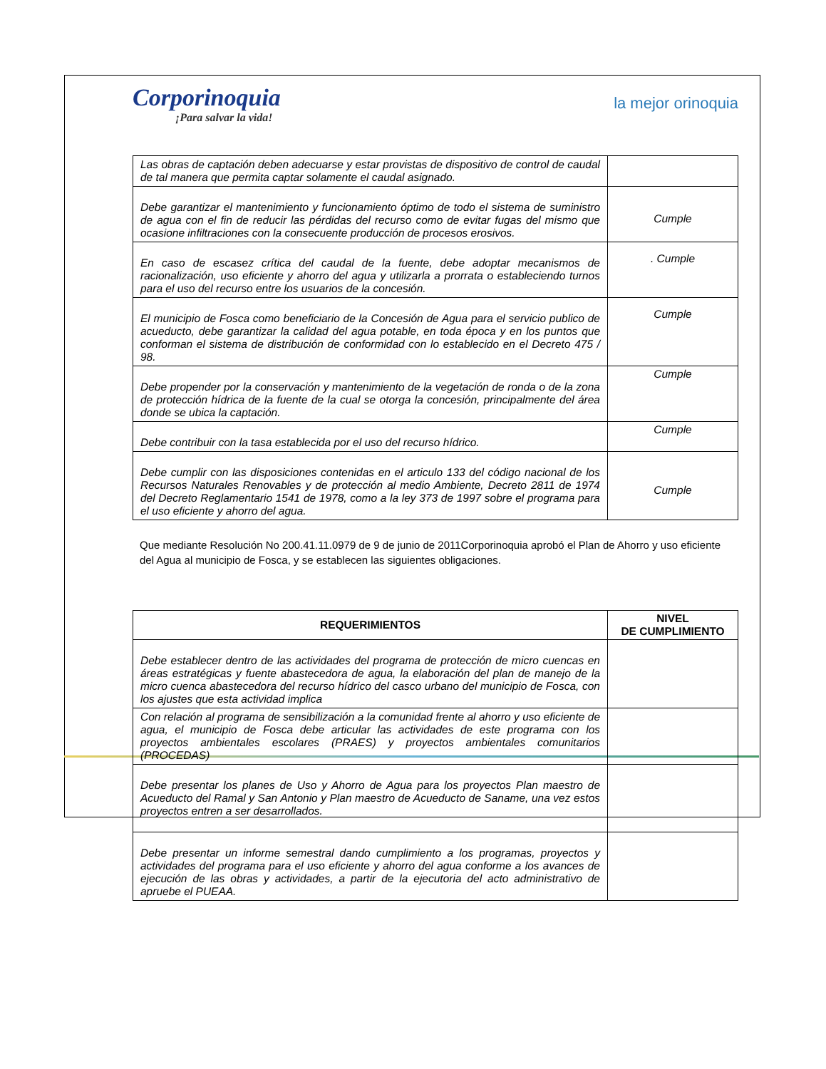Corporinoquia
¡Para salvar la vida!
la mejor orinoquia
| Las obras de captación deben adecuarse y estar provistas de dispositivo de control de caudal de tal manera que permita captar solamente el caudal asignado. | |
| Debe garantizar el mantenimiento y funcionamiento óptimo de todo el sistema de suministro de agua con el fin de reducir las pérdidas del recurso como de evitar fugas del mismo que ocasione infiltraciones con la consecuente producción de procesos erosivos. | Cumple |
| En caso de escasez crítica del caudal de la fuente, debe adoptar mecanismos de racionalización, uso eficiente y ahorro del agua y utilizarla a prorrata o estableciendo turnos para el uso del recurso entre los usuarios de la concesión. | . Cumple |
| El municipio de Fosca como beneficiario de la Concesión de Agua para el servicio publico de acueducto, debe garantizar la calidad del agua potable, en toda época y en los puntos que conforman el sistema de distribución de conformidad con lo establecido en el Decreto 475 / 98. | Cumple |
| Debe propender por la conservación y mantenimiento de la vegetación de ronda o de la zona de protección hídrica de la fuente de la cual se otorga la concesión, principalmente del área donde se ubica la captación. | Cumple |
| Debe contribuir con la tasa establecida por el uso del recurso hídrico. | Cumple |
| Debe cumplir con las disposiciones contenidas en el articulo 133 del código nacional de los Recursos Naturales Renovables y de protección al medio Ambiente, Decreto 2811 de 1974 del Decreto Reglamentario 1541 de 1978, como a la ley 373 de 1997 sobre el programa para el uso eficiente y ahorro del agua. | Cumple |
Que mediante Resolución No 200.41.11.0979 de 9 de junio de 2011Corporinoquia aprobó el Plan de Ahorro y uso eficiente del Agua al municipio de Fosca, y se establecen las siguientes obligaciones.
| REQUERIMIENTOS | NIVEL DE CUMPLIMIENTO |
| --- | --- |
| Debe establecer dentro de las actividades del programa de protección de micro cuencas en áreas estratégicas y fuente abastecedora de agua, la elaboración del plan de manejo de la micro cuenca abastecedora del recurso hídrico del casco urbano del municipio de Fosca, con los ajustes que esta actividad implica | |
| Con relación al programa de sensibilización a la comunidad frente al ahorro y uso eficiente de agua, el municipio de Fosca debe articular las actividades de este programa con los proyectos ambientales escolares (PRAES) y proyectos ambientales comunitarios (PROCEDAS) | |
| Debe presentar los planes de Uso y Ahorro de Agua para los proyectos Plan maestro de Acueducto del Ramal y San Antonio y Plan maestro de Acueducto de Saname, una vez estos proyectos entren a ser desarrollados. | |
| Debe presentar un informe semestral dando cumplimiento a los programas, proyectos y actividades del programa para el uso eficiente y ahorro del agua conforme a los avances de ejecución de las obras y actividades, a partir de la ejecutoria del acto administrativo de apruebe el PUEAA. | |